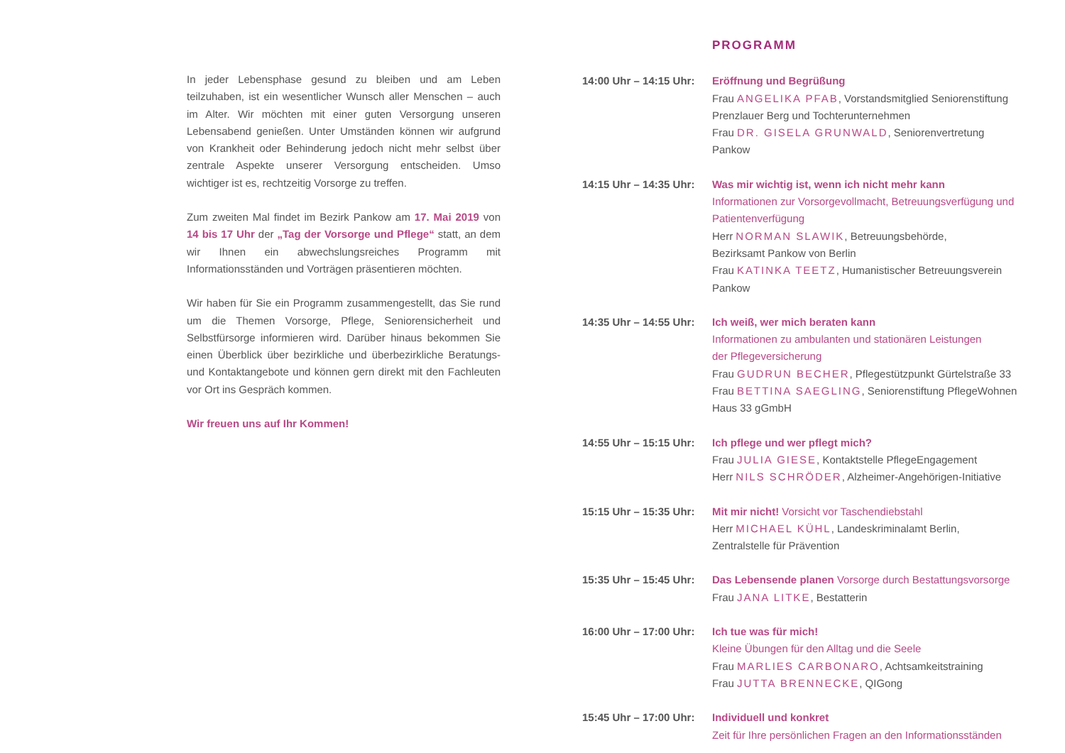In jeder Lebensphase gesund zu bleiben und am Leben teilzuhaben, ist ein wesentlicher Wunsch aller Menschen – auch im Alter. Wir möchten mit einer guten Versorgung unseren Lebensabend genießen. Unter Umständen können wir aufgrund von Krankheit oder Behinderung jedoch nicht mehr selbst über zentrale Aspekte unserer Versorgung entscheiden. Umso wichtiger ist es, rechtzeitig Vorsorge zu treffen.
Zum zweiten Mal findet im Bezirk Pankow am 17. Mai 2019 von 14 bis 17 Uhr der „Tag der Vorsorge und Pflege“ statt, an dem wir Ihnen ein abwechslungsreiches Programm mit Informationsständen und Vorträgen präsentieren möchten.
Wir haben für Sie ein Programm zusammengestellt, das Sie rund um die Themen Vorsorge, Pflege, Seniorensicherheit und Selbstfürsorge informieren wird. Darüber hinaus bekommen Sie einen Überblick über bezirkliche und überbezirkliche Beratungs-und Kontaktangebote und können gern direkt mit den Fachleuten vor Ort ins Gespräch kommen.
Wir freuen uns auf Ihr Kommen!
PROGRAMM
14:00 Uhr – 14:15 Uhr:
Eröffnung und Begrüßung
Frau ANGELIKA PFAB, Vorstandsmitglied Seniorenstiftung Prenzlauer Berg und Tochterunternehmen
Frau DR. GISELA GRUNWALD, Seniorenvertretung Pankow
14:15 Uhr – 14:35 Uhr:
Was mir wichtig ist, wenn ich nicht mehr kann
Informationen zur Vorsorgevollmacht, Betreuungsverfügung und Patientenverfügung
Herr NORMAN SLAWIK, Betreuungsbehörde,
Bezirksamt Pankow von Berlin
Frau KATINKA TEETZ, Humanistischer Betreuungsverein Pankow
14:35 Uhr – 14:55 Uhr:
Ich weiß, wer mich beraten kann
Informationen zu ambulanten und stationären Leistungen
der Pflegeversicherung
Frau GUDRUN BECHER, Pflegestützpunkt Gürtelstraße 33
Frau BETTINA SAEGLING, Seniorenstiftung PflegeWohnen Haus 33 gGmbH
14:55 Uhr – 15:15 Uhr:
Ich pflege und wer pflegt mich?
Frau JULIA GIESE, Kontaktstelle PflegeEngagement
Herr NILS SCHRÖDER, Alzheimer-Angehörigen-Initiative
15:15 Uhr – 15:35 Uhr:
Mit mir nicht! Vorsicht vor Taschendiebstahl
Herr MICHAEL KÜHL, Landeskriminalamt Berlin,
Zentralstelle für Prävention
15:35 Uhr – 15:45 Uhr:
Das Lebensende planen Vorsorge durch Bestattungsvorsorge
Frau JANA LITKE, Bestatterin
16:00 Uhr – 17:00 Uhr:
Ich tue was für mich!
Kleine Übungen für den Alltag und die Seele
Frau MARLIES CARBONARO, Achtsamkeitstraining
Frau JUTTA BRENNECKE, QIGong
15:45 Uhr – 17:00 Uhr:
Individuell und konkret
Zeit für Ihre persönlichen Fragen an den Informationsständen